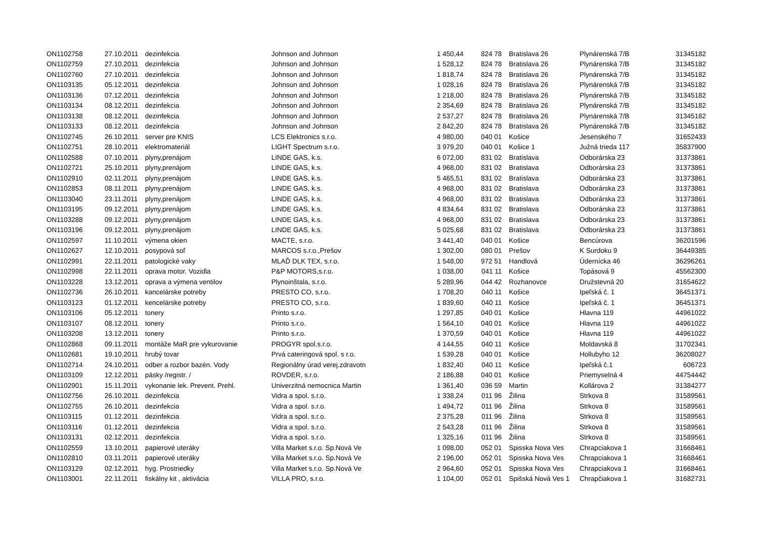| ON1102758 | 27.10.2011 | dezinfekcia | Johnson and Johnson | 1 450,44 | 824 78 | Bratislava 26 | Plynárenská 7/B | 31345182 |
| ON1102759 | 27.10.2011 | dezinfekcia | Johnson and Johnson | 1 528,12 | 824 78 | Bratislava 26 | Plynárenská 7/B | 31345182 |
| ON1102760 | 27.10.2011 | dezinfekcia | Johnson and Johnson | 1 818,74 | 824 78 | Bratislava 26 | Plynárenská 7/B | 31345182 |
| ON1103135 | 05.12.2011 | dezinfekcia | Johnson and Johnson | 1 028,16 | 824 78 | Bratislava 26 | Plynárenská 7/B | 31345182 |
| ON1103136 | 07.12.2011 | dezinfekcia | Johnson and Johnson | 1 218,00 | 824 78 | Bratislava 26 | Plynárenská 7/B | 31345182 |
| ON1103134 | 08.12.2011 | dezinfekcia | Johnson and Johnson | 2 354,69 | 824 78 | Bratislava 26 | Plynárenská 7/B | 31345182 |
| ON1103138 | 08.12.2011 | dezinfekcia | Johnson and Johnson | 2 537,27 | 824 78 | Bratislava 26 | Plynárenská 7/B | 31345182 |
| ON1103133 | 08.12.2011 | dezinfekcia | Johnson and Johnson | 2 842,20 | 824 78 | Bratislava 26 | Plynárenská 7/B | 31345182 |
| ON1102745 | 26.10.2011 | server pre KNIS | LCS Elektronics s.r.o. | 4 980,00 | 040 01 | Košice | Jesenského 7 | 31652433 |
| ON1102751 | 28.10.2011 | elektromateriál | LIGHT Spectrum s.r.o. | 3 979,20 | 040 01 | Košice 1 | Južná trieda 117 | 35837900 |
| ON1102588 | 07.10.2011 | plyny,prenájom | LINDE GAS, k.s. | 6 072,00 | 831 02 | Bratislava | Odborárska 23 | 31373861 |
| ON1102721 | 25.10.2011 | plyny,prenájom | LINDE GAS, k.s. | 4 968,00 | 831 02 | Bratislava | Odborárska 23 | 31373861 |
| ON1102910 | 02.11.2011 | plyny,prenájom | LINDE GAS, k.s. | 5 465,51 | 831 02 | Bratislava | Odborárska 23 | 31373861 |
| ON1102853 | 08.11.2011 | plyny,prenájom | LINDE GAS, k.s. | 4 968,00 | 831 02 | Bratislava | Odborárska 23 | 31373861 |
| ON1103040 | 23.11.2011 | plyny,prenájom | LINDE GAS, k.s. | 4 968,00 | 831 02 | Bratislava | Odborárska 23 | 31373861 |
| ON1103195 | 09.12.2011 | plyny,prenájom | LINDE GAS, k.s. | 4 834,64 | 831 02 | Bratislava | Odborárska 23 | 31373861 |
| ON1103288 | 09.12.2011 | plyny,prenájom | LINDE GAS, k.s. | 4 968,00 | 831 02 | Bratislava | Odborárska 23 | 31373861 |
| ON1103196 | 09.12.2011 | plyny,prenájom | LINDE GAS, k.s. | 5 025,68 | 831 02 | Bratislava | Odborárska 23 | 31373861 |
| ON1102597 | 11.10.2011 | výmena okien | MACTE, s.r.o. | 3 441,40 | 040 01 | Košice | Bencúrova | 36201596 |
| ON1102627 | 12.10.2011 | posypová soľ | MARCOS s.r.o.,Prešov | 1 302,00 | 080 01 | Prešov | K Surdoku 9 | 36449385 |
| ON1102991 | 22.11.2011 | patologické vaky | MLAĎ DLK TEX, s.r.o. | 1 548,00 | 972 51 | Handlová | Údernícka 46 | 36296261 |
| ON1102998 | 22.11.2011 | oprava motor. Vozidla | P&P MOTORS,s.r.o. | 1 038,00 | 041 11 | Košice | Topásová 9 | 45562300 |
| ON1103228 | 13.12.2011 | oprava a výmena ventilov | Plynoinštala, s.r.o. | 5 289,96 | 044 42 | Rozhanovce | Družstevná 20 | 31654622 |
| ON1102736 | 26.10.2011 | kancelárske potreby | PRESTO CO, s.r.o. | 1 708,20 | 040 11 | Košice | Ipeľská č. 1 | 36451371 |
| ON1103123 | 01.12.2011 | kencelárske potreby | PRESTO CO, s.r.o. | 1 839,60 | 040 11 | Košice | Ipeľská č. 1 | 36451371 |
| ON1103106 | 05.12.2011 | tonery | Printo s.r.o. | 1 297,85 | 040 01 | Košice | Hlavna 119 | 44961022 |
| ON1103107 | 08.12.2011 | tonery | Printo s.r.o. | 1 564,10 | 040 01 | Košice | Hlavna 119 | 44961022 |
| ON1103208 | 13.12.2011 | tonery | Printo s.r.o. | 1 370,59 | 040 01 | Košice | Hlavna 119 | 44961022 |
| ON1102868 | 09.11.2011 | montáže MaR pre vykurovanie | PROGYR spol.s.r.o. | 4 144,55 | 040 11 | Košice | Moldavská 8 | 31702341 |
| ON1102681 | 19.10.2011 | hrubý tovar | Prvá cateringová spol. s r.o. | 1 539,28 | 040 01 | Košice | Hollubyho 12 | 36208027 |
| ON1102714 | 24.10.2011 | odber a rozbor bazén. Vody | Regionálny úrad verej.zdravotn | 1 832,40 | 040 11 | Košice | Ipeľská č.1 | 606723 |
| ON1103109 | 12.12.2011 | pásky /registr. / | ROVDER, s.r.o. | 2 186,88 | 040 01 | Košice | Priemyselná 4 | 44754442 |
| ON1102901 | 15.11.2011 | vykonanie lek. Prevent. Prehl. | Univerzitná nemocnica Martin | 1 361,40 | 036 59 | Martin | Kollárova 2 | 31384277 |
| ON1102756 | 26.10.2011 | dezinfekcia | Vidra a spol. s.r.o. | 1 338,24 | 011 96 | Žilina | Strkova 8 | 31589561 |
| ON1102755 | 26.10.2011 | dezinfekcia | Vidra a spol. s.r.o. | 1 494,72 | 011 96 | Žilina | Strkova 8 | 31589561 |
| ON1103115 | 01.12.2011 | dezinfekcia | Vidra a spol. s.r.o. | 2 375,28 | 011 96 | Žilina | Strkova 8 | 31589561 |
| ON1103116 | 01.12.2011 | dezinfekcia | Vidra a spol. s.r.o. | 2 543,28 | 011 96 | Žilina | Strkova 8 | 31589561 |
| ON1103131 | 02.12.2011 | dezinfekcia | Vidra a spol. s.r.o. | 1 325,16 | 011 96 | Žilina | Strkova 8 | 31589561 |
| ON1102559 | 13.10.2011 | papierové uteráky | Villa Market s.r.o. Sp.Nová Ve | 1 098,00 | 052 01 | Spisska Nova Ves | Chrapciakova 1 | 31668461 |
| ON1102810 | 03.11.2011 | papierové uteráky | Villa Market s.r.o. Sp.Nová Ve | 2 196,00 | 052 01 | Spisska Nova Ves | Chrapciakova 1 | 31668461 |
| ON1103129 | 02.12.2011 | hyg. Prostriedky | Villa Market s.r.o. Sp.Nová Ve | 2 964,60 | 052 01 | Spisska Nova Ves | Chrapciakova 1 | 31668461 |
| ON1103001 | 22.11.2011 | fiskálny kit , aktivácia | VILLA PRO, s.r.o. | 1 104,00 | 052 01 | Spišská Nová Ves 1 | Chrapčiakova 1 | 31682731 |